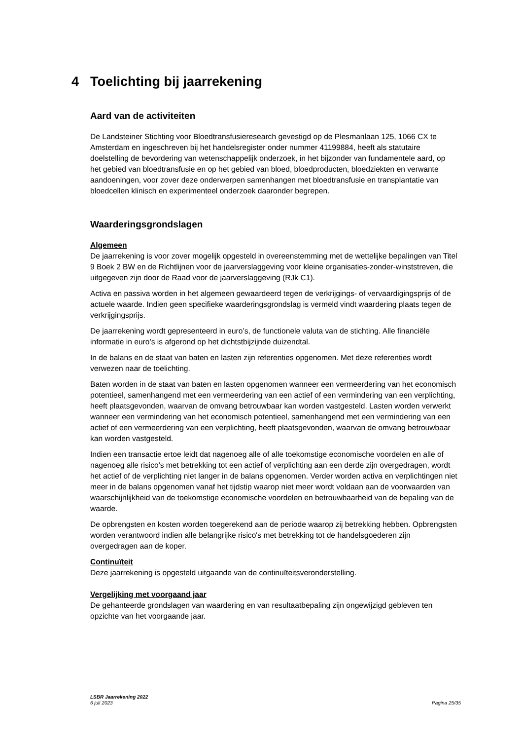4 Toelichting bij jaarrekening
Aard van de activiteiten
De Landsteiner Stichting voor Bloedtransfusieresearch gevestigd op de Plesmanlaan 125, 1066 CX te Amsterdam en ingeschreven bij het handelsregister onder nummer 41199884, heeft als statutaire doelstelling de bevordering van wetenschappelijk onderzoek, in het bijzonder van fundamentele aard, op het gebied van bloedtransfusie en op het gebied van bloed, bloedproducten, bloedziekten en verwante aandoeningen, voor zover deze onderwerpen samenhangen met bloedtransfusie en transplantatie van bloedcellen klinisch en experimenteel onderzoek daaronder begrepen.
Waarderingsgrondslagen
Algemeen
De jaarrekening is voor zover mogelijk opgesteld in overeenstemming met de wettelijke bepalingen van Titel 9 Boek 2 BW en de Richtlijnen voor de jaarverslaggeving voor kleine organisaties-zonder-winststreven, die uitgegeven zijn door de Raad voor de jaarverslaggeving (RJk C1).
Activa en passiva worden in het algemeen gewaardeerd tegen de verkrijgings- of vervaardigingsprijs of de actuele waarde. Indien geen specifieke waarderingsgrondslag is vermeld vindt waardering plaats tegen de verkrijgingsprijs.
De jaarrekening wordt gepresenteerd in euro’s, de functionele valuta van de stichting. Alle financiële informatie in euro’s is afgerond op het dichtstbijzijnde duizendtal.
In de balans en de staat van baten en lasten zijn referenties opgenomen. Met deze referenties wordt verwezen naar de toelichting.
Baten worden in de staat van baten en lasten opgenomen wanneer een vermeerdering van het economisch potentieel, samenhangend met een vermeerdering van een actief of een vermindering van een verplichting, heeft plaatsgevonden, waarvan de omvang betrouwbaar kan worden vastgesteld. Lasten worden verwerkt wanneer een vermindering van het economisch potentieel, samenhangend met een vermindering van een actief of een vermeerdering van een verplichting, heeft plaatsgevonden, waarvan de omvang betrouwbaar kan worden vastgesteld.
Indien een transactie ertoe leidt dat nagenoeg alle of alle toekomstige economische voordelen en alle of nagenoeg alle risico's met betrekking tot een actief of verplichting aan een derde zijn overgedragen, wordt het actief of de verplichting niet langer in de balans opgenomen. Verder worden activa en verplichtingen niet meer in de balans opgenomen vanaf het tijdstip waarop niet meer wordt voldaan aan de voorwaarden van waarschijnlijkheid van de toekomstige economische voordelen en betrouwbaarheid van de bepaling van de waarde.
De opbrengsten en kosten worden toegerekend aan de periode waarop zij betrekking hebben. Opbrengsten worden verantwoord indien alle belangrijke risico's met betrekking tot de handelsgoederen zijn overgedragen aan de koper.
Continuïteit
Deze jaarrekening is opgesteld uitgaande van de continuïteitsveronderstelling.
Vergelijking met voorgaand jaar
De gehanteerde grondslagen van waardering en van resultaatbepaling zijn ongewijzigd gebleven ten opzichte van het voorgaande jaar.
LSBR Jaarrekening 2022
6 juli 2023
Pagina 25/35